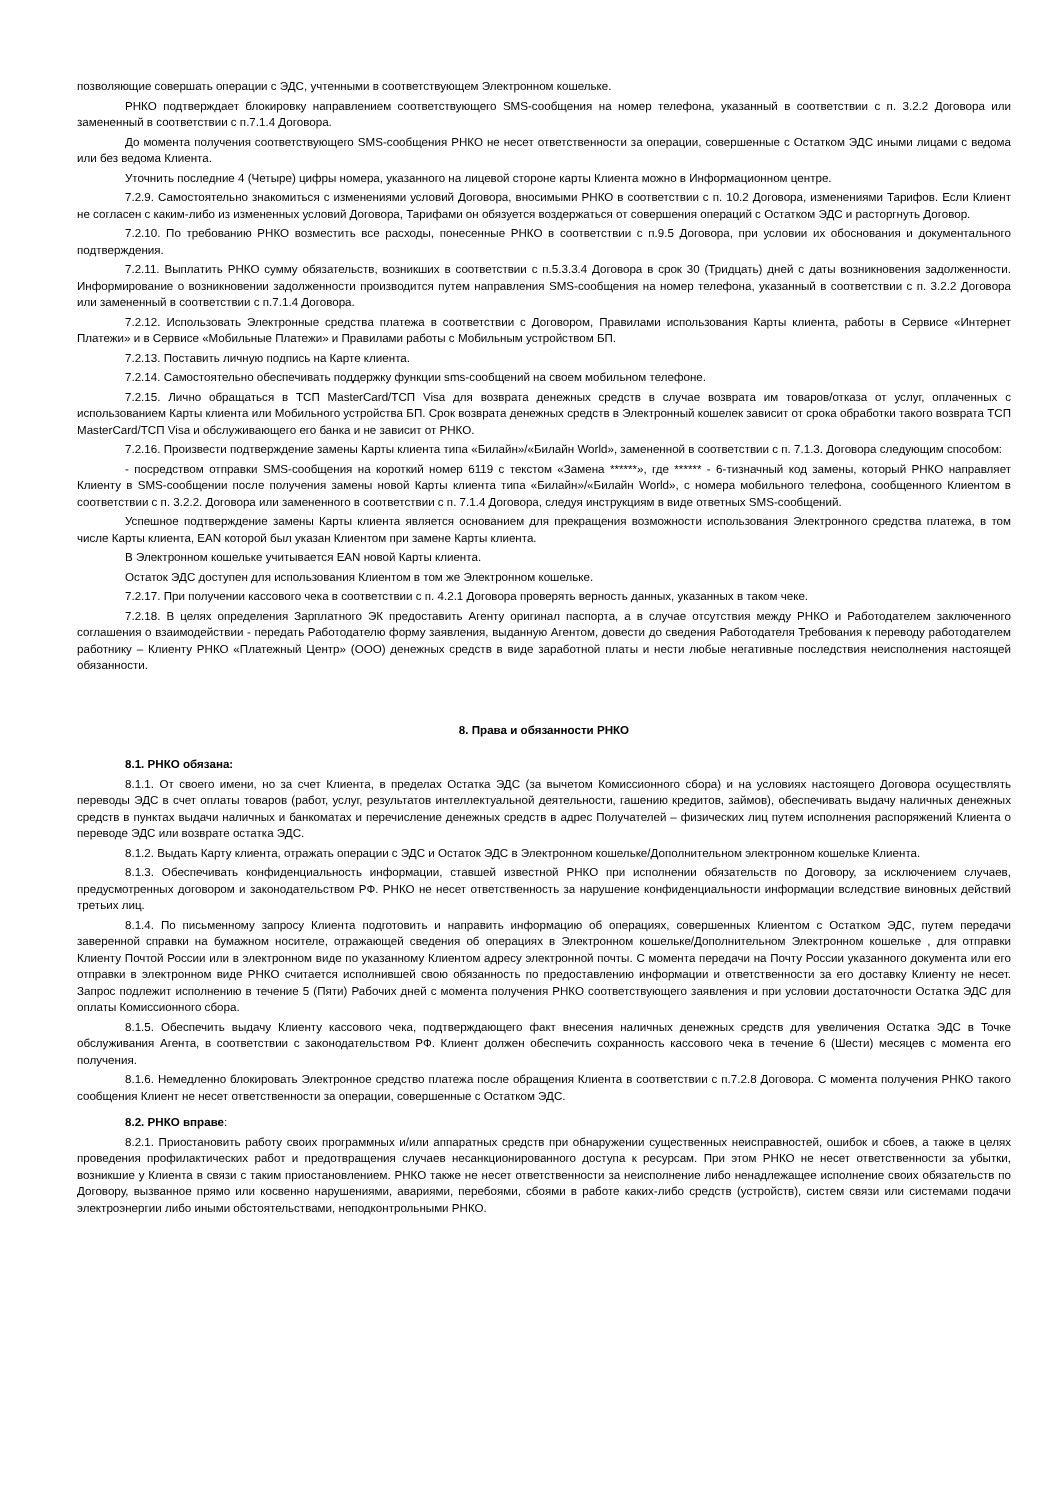позволяющие совершать операции с ЭДС, учтенными в соответствующем Электронном кошельке.
РНКО подтверждает блокировку направлением соответствующего SMS-сообщения на номер телефона, указанный в соответствии с п. 3.2.2 Договора или замененный в соответствии с п.7.1.4 Договора.
До момента получения соответствующего SMS-сообщения РНКО не несет ответственности за операции, совершенные с Остатком ЭДС иными лицами с ведома или без ведома Клиента.
Уточнить последние 4 (Четыре) цифры номера, указанного на лицевой стороне карты Клиента можно в Информационном центре.
7.2.9. Самостоятельно знакомиться с изменениями условий Договора, вносимыми РНКО в соответствии с п. 10.2 Договора, изменениями Тарифов. Если Клиент не согласен с каким-либо из измененных условий Договора, Тарифами он обязуется воздержаться от совершения операций с Остатком ЭДС и расторгнуть Договор.
7.2.10. По требованию РНКО возместить все расходы, понесенные РНКО в соответствии с п.9.5 Договора, при условии их обоснования и документального подтверждения.
7.2.11. Выплатить РНКО сумму обязательств, возникших в соответствии с п.5.3.3.4 Договора в срок 30 (Тридцать) дней с даты возникновения задолженности. Информирование о возникновении задолженности производится путем направления SMS-сообщения на номер телефона, указанный в соответствии с п. 3.2.2 Договора или замененный в соответствии с п.7.1.4 Договора.
7.2.12. Использовать Электронные средства платежа в соответствии с Договором, Правилами использования Карты клиента, работы в Сервисе «Интернет Платежи» и в Сервисе «Мобильные Платежи» и Правилами работы с Мобильным устройством БП.
7.2.13. Поставить личную подпись на Карте клиента.
7.2.14. Самостоятельно обеспечивать поддержку функции sms-сообщений на своем мобильном телефоне.
7.2.15. Лично обращаться в ТСП MasterCard/ТСП Visa для возврата денежных средств в случае возврата им товаров/отказа от услуг, оплаченных с использованием Карты клиента или Мобильного устройства БП. Срок возврата денежных средств в Электронный кошелек зависит от срока обработки такого возврата ТСП MasterCard/ТСП Visa и обслуживающего его банка и не зависит от РНКО.
7.2.16. Произвести подтверждение замены Карты клиента типа «Билайн»/«Билайн World», замененной в соответствии с п. 7.1.3. Договора следующим способом:
- посредством отправки SMS-сообщения на короткий номер 6119 с текстом «Замена ******», где ****** - 6-тизначный код замены, который РНКО направляет Клиенту в SMS-сообщении после получения замены новой Карты клиента типа «Билайн»/«Билайн World», с номера мобильного телефона, сообщенного Клиентом в соответствии с п. 3.2.2. Договора или замененного в соответствии с п. 7.1.4 Договора, следуя инструкциям в виде ответных SMS-сообщений.
Успешное подтверждение замены Карты клиента является основанием для прекращения возможности использования Электронного средства платежа, в том числе Карты клиента, EAN которой был указан Клиентом при замене Карты клиента.
В Электронном кошельке учитывается EAN новой Карты клиента.
Остаток ЭДС доступен для использования Клиентом в том же Электронном кошельке.
7.2.17. При получении кассового чека в соответствии с п. 4.2.1 Договора проверять верность данных, указанных в таком чеке.
7.2.18. В целях определения Зарплатного ЭК предоставить Агенту оригинал паспорта, а в случае отсутствия между РНКО и Работодателем заключенного соглашения о взаимодействии - передать Работодателю форму заявления, выданную Агентом, довести до сведения Работодателя Требования к переводу работодателем работнику – Клиенту РНКО «Платежный Центр» (ООО) денежных средств в виде заработной платы и нести любые негативные последствия неисполнения настоящей обязанности.
8. Права и обязанности РНКО
8.1. РНКО обязана:
8.1.1. От своего имени, но за счет Клиента, в пределах Остатка ЭДС (за вычетом Комиссионного сбора) и на условиях настоящего Договора осуществлять переводы ЭДС в счет оплаты товаров (работ, услуг, результатов интеллектуальной деятельности, гашению кредитов, займов), обеспечивать выдачу наличных денежных средств в пунктах выдачи наличных и банкоматах и перечисление денежных средств в адрес Получателей – физических лиц путем исполнения распоряжений Клиента о переводе ЭДС или возврате остатка ЭДС.
8.1.2. Выдать Карту клиента, отражать операции с ЭДС и Остаток ЭДС в Электронном кошельке/Дополнительном электронном кошельке Клиента.
8.1.3. Обеспечивать конфиденциальность информации, ставшей известной РНКО при исполнении обязательств по Договору, за исключением случаев, предусмотренных договором и законодательством РФ. РНКО не несет ответственность за нарушение конфиденциальности информации вследствие виновных действий третьих лиц.
8.1.4. По письменному запросу Клиента подготовить и направить информацию об операциях, совершенных Клиентом с Остатком ЭДС, путем передачи заверенной справки на бумажном носителе, отражающей сведения об операциях в Электронном кошельке/Дополнительном Электронном кошельке , для отправки Клиенту Почтой России или в электронном виде по указанному Клиентом адресу электронной почты. С момента передачи на Почту России указанного документа или его отправки в электронном виде РНКО считается исполнившей свою обязанность по предоставлению информации и ответственности за его доставку Клиенту не несет. Запрос подлежит исполнению в течение 5 (Пяти) Рабочих дней с момента получения РНКО соответствующего заявления и при условии достаточности Остатка ЭДС для оплаты Комиссионного сбора.
8.1.5. Обеспечить выдачу Клиенту кассового чека, подтверждающего факт внесения наличных денежных средств для увеличения Остатка ЭДС в Точке обслуживания Агента, в соответствии с законодательством РФ. Клиент должен обеспечить сохранность кассового чека в течение 6 (Шести) месяцев с момента его получения.
8.1.6. Немедленно блокировать Электронное средство платежа после обращения Клиента в соответствии с п.7.2.8 Договора. С момента получения РНКО такого сообщения Клиент не несет ответственности за операции, совершенные с Остатком ЭДС.
8.2. РНКО вправе:
8.2.1. Приостановить работу своих программных и/или аппаратных средств при обнаружении существенных неисправностей, ошибок и сбоев, а также в целях проведения профилактических работ и предотвращения случаев несанкционированного доступа к ресурсам. При этом РНКО не несет ответственности за убытки, возникшие у Клиента в связи с таким приостановлением. РНКО также не несет ответственности за неисполнение либо ненадлежащее исполнение своих обязательств по Договору, вызванное прямо или косвенно нарушениями, авариями, перебоями, сбоями в работе каких-либо средств (устройств), систем связи или системами подачи электроэнергии либо иными обстоятельствами, неподконтрольными РНКО.